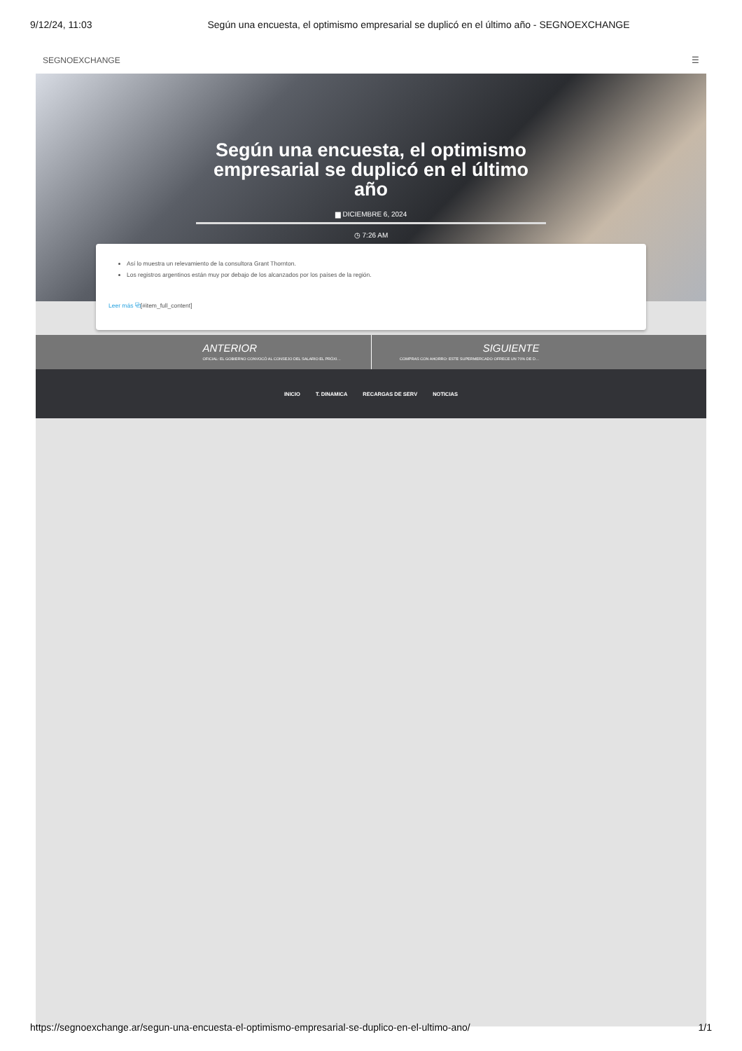9/12/24, 11:03 Según una encuesta, el optimismo empresarial se duplicó en el último año - SEGNOEXCHANGE
SEGNOEXCHANGE ☰
Según una encuesta, el optimismo empresarial se duplicó en el último año
▆ DICIEMBRE 6, 2024
◷ 7:26 AM
Así lo muestra un relevamiento de la consultora Grant Thornton.
Los registros argentinos están muy por debajo de los alcanzados por los países de la región.
Leer más ⧉[#item_full_content]
ANTERIOR
OFICIAL: EL GOBIERNO CONVOCÓ AL CONSEJO DEL SALARIO EL PRÓXI…
SIGUIENTE
COMPRAS CON AHORRO: ESTE SUPERMERCADO OFRECE UN 70% DE D…
INICIO T. DINAMICA RECARGAS DE SERV NOTICIAS
https://segnoexchange.ar/segun-una-encuesta-el-optimismo-empresarial-se-duplico-en-el-ultimo-ano/ 1/1